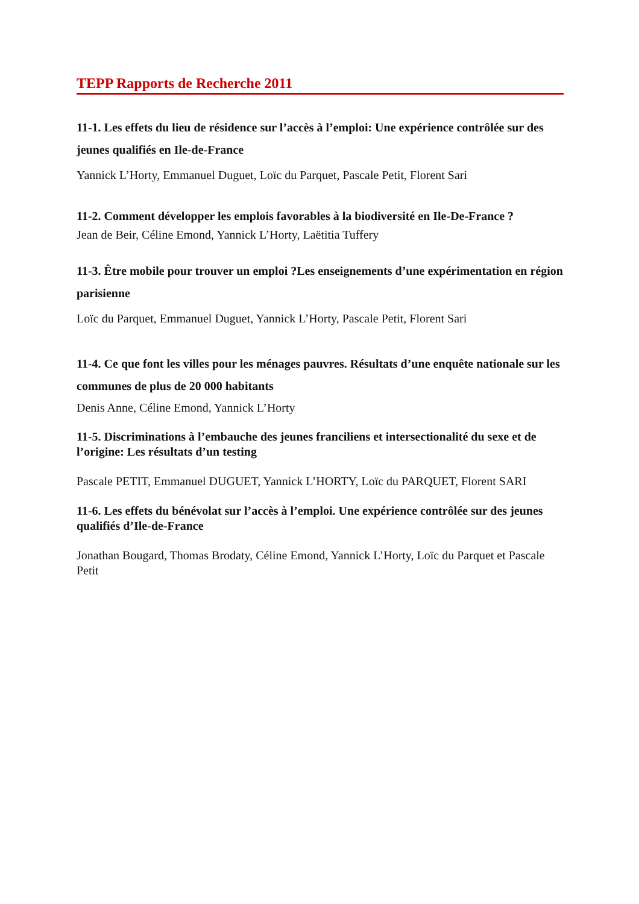TEPP Rapports de Recherche 2011
11-1. Les effets du lieu de résidence sur l’accès à l’emploi: Une expérience contrôlée sur des jeunes qualifiés en Ile-de-France
Yannick L’Horty, Emmanuel Duguet, Loïc du Parquet, Pascale Petit, Florent Sari
11-2. Comment développer les emplois favorables à la biodiversité en Ile-De-France ?
Jean de Beir, Céline Emond, Yannick L’Horty, Laëtitia Tuffery
11-3. Être mobile pour trouver un emploi ?Les enseignements d’une expérimentation en région parisienne
Loïc du Parquet, Emmanuel Duguet, Yannick L’Horty, Pascale Petit, Florent Sari
11-4. Ce que font les villes pour les ménages pauvres. Résultats d’une enquête nationale sur les communes de plus de 20 000 habitants
Denis Anne, Céline Emond, Yannick L’Horty
11-5. Discriminations à l’embauche des jeunes franciliens et intersectionalité du sexe et de l’origine: Les résultats d’un testing
Pascale PETIT, Emmanuel DUGUET, Yannick L’HORTY, Loïc du PARQUET, Florent SARI
11-6. Les effets du bénévolat sur l’accès à l’emploi. Une expérience contrôlée sur des jeunes qualifiés d’Ile-de-France
Jonathan Bougard, Thomas Brodaty, Céline Emond, Yannick L’Horty, Loïc du Parquet et Pascale Petit